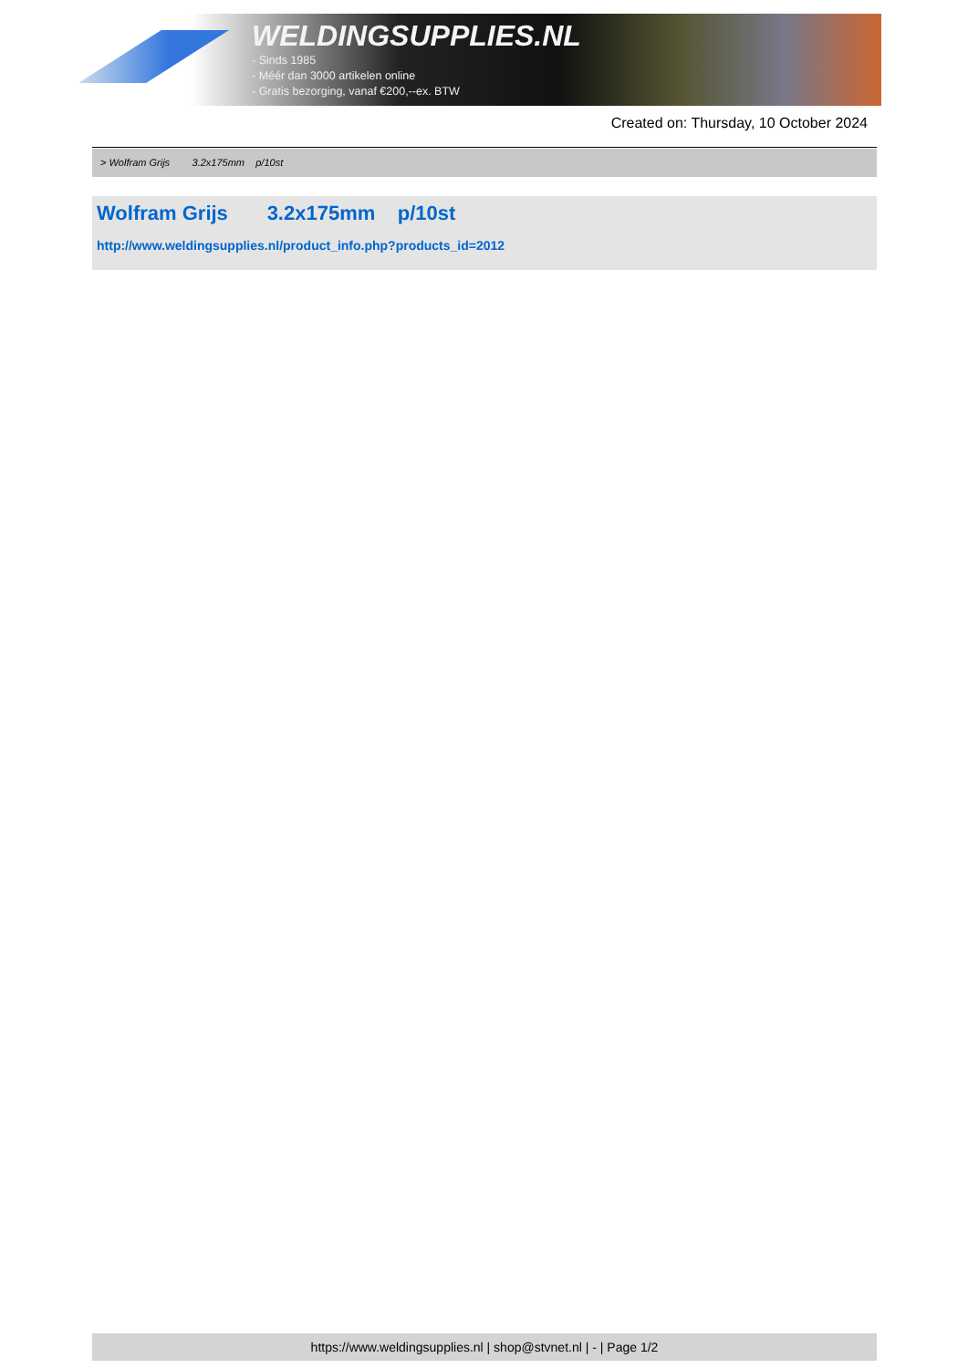WELDINGSUPPLIES.NL
- Sinds 1985
- Méér dan 3000 artikelen online
- Gratis bezorging, vanaf €200,--ex. BTW
Created on: Thursday, 10 October 2024
> Wolfram Grijs 3.2x175mm p/10st
Wolfram Grijs 3.2x175mm p/10st
http://www.weldingsupplies.nl/product_info.php?products_id=2012
https://www.weldingsupplies.nl | shop@stvnet.nl | - | Page 1/2